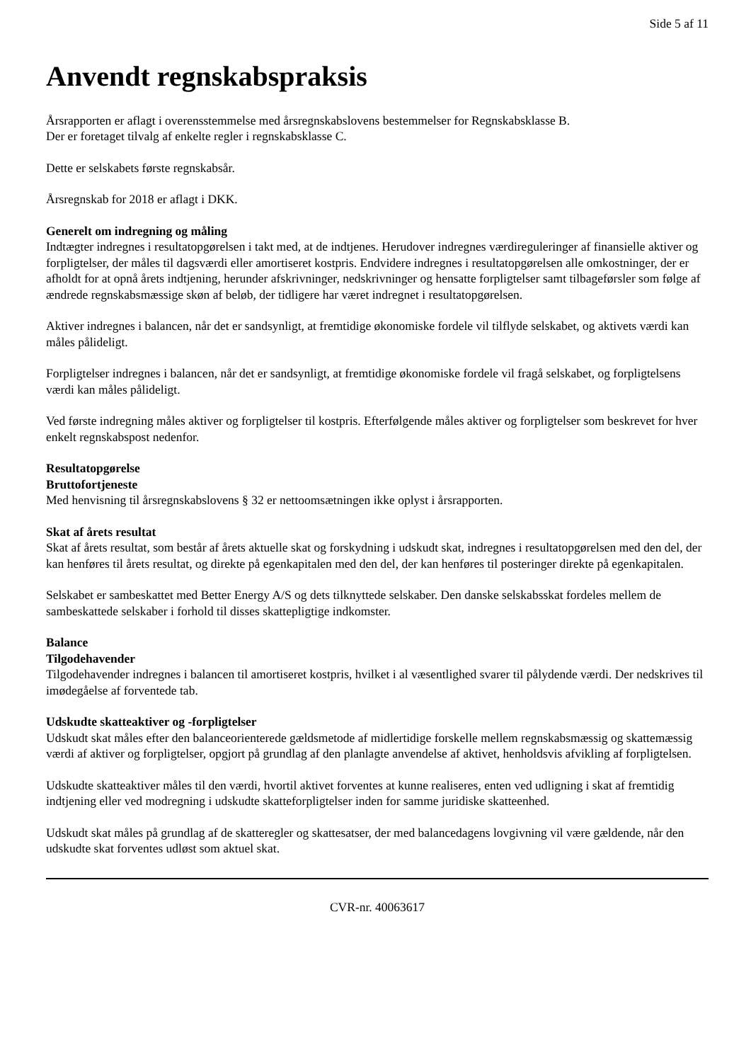Side 5 af 11
Anvendt regnskabspraksis
Årsrapporten er aflagt i overensstemmelse med årsregnskabslovens bestemmelser for Regnskabsklasse B.
Der er foretaget tilvalg af enkelte regler i regnskabsklasse C.
Dette er selskabets første regnskabsår.
Årsregnskab for 2018 er aflagt i DKK.
Generelt om indregning og måling
Indtægter indregnes i resultatopgørelsen i takt med, at de indtjenes. Herudover indregnes værdireguleringer af finansielle aktiver og forpligtelser, der måles til dagsværdi eller amortiseret kostpris. Endvidere indregnes i resultatopgørelsen alle omkostninger, der er afholdt for at opnå årets indtjening, herunder afskrivninger, nedskrivninger og hensatte forpligtelser samt tilbageførsler som følge af ændrede regnskabsmæssige skøn af beløb, der tidligere har været indregnet i resultatopgørelsen.
Aktiver indregnes i balancen, når det er sandsynligt, at fremtidige økonomiske fordele vil tilflyde selskabet, og aktivets værdi kan måles pålideligt.
Forpligtelser indregnes i balancen, når det er sandsynligt, at fremtidige økonomiske fordele vil fragå selskabet, og forpligtelsens værdi kan måles pålideligt.
Ved første indregning måles aktiver og forpligtelser til kostpris. Efterfølgende måles aktiver og forpligtelser som beskrevet for hver enkelt regnskabspost nedenfor.
Resultatopgørelse
Bruttofortjeneste
Med henvisning til årsregnskabslovens § 32 er nettoomsætningen ikke oplyst i årsrapporten.
Skat af årets resultat
Skat af årets resultat, som består af årets aktuelle skat og forskydning i udskudt skat, indregnes i resultatopgørelsen med den del, der kan henføres til årets resultat, og direkte på egenkapitalen med den del, der kan henføres til posteringer direkte på egenkapitalen.
Selskabet er sambeskattet med Better Energy A/S og dets tilknyttede selskaber. Den danske selskabsskat fordeles mellem de sambeskattede selskaber i forhold til disses skattepligtige indkomster.
Balance
Tilgodehavender
Tilgodehavender indregnes i balancen til amortiseret kostpris, hvilket i al væsentlighed svarer til pålydende værdi. Der nedskrives til imødegåelse af forventede tab.
Udskudte skatteaktiver og -forpligtelser
Udskudt skat måles efter den balanceorienterede gældsmetode af midlertidige forskelle mellem regnskabsmæssig og skattemæssig værdi af aktiver og forpligtelser, opgjort på grundlag af den planlagte anvendelse af aktivet, henholdsvis afvikling af forpligtelsen.
Udskudte skatteaktiver måles til den værdi, hvortil aktivet forventes at kunne realiseres, enten ved udligning i skat af fremtidig indtjening eller ved modregning i udskudte skatteforpligtelser inden for samme juridiske skatteenhed.
Udskudt skat måles på grundlag af de skatteregler og skattesatser, der med balancedagens lovgivning vil være gældende, når den udskudte skat forventes udløst som aktuel skat.
CVR-nr. 40063617